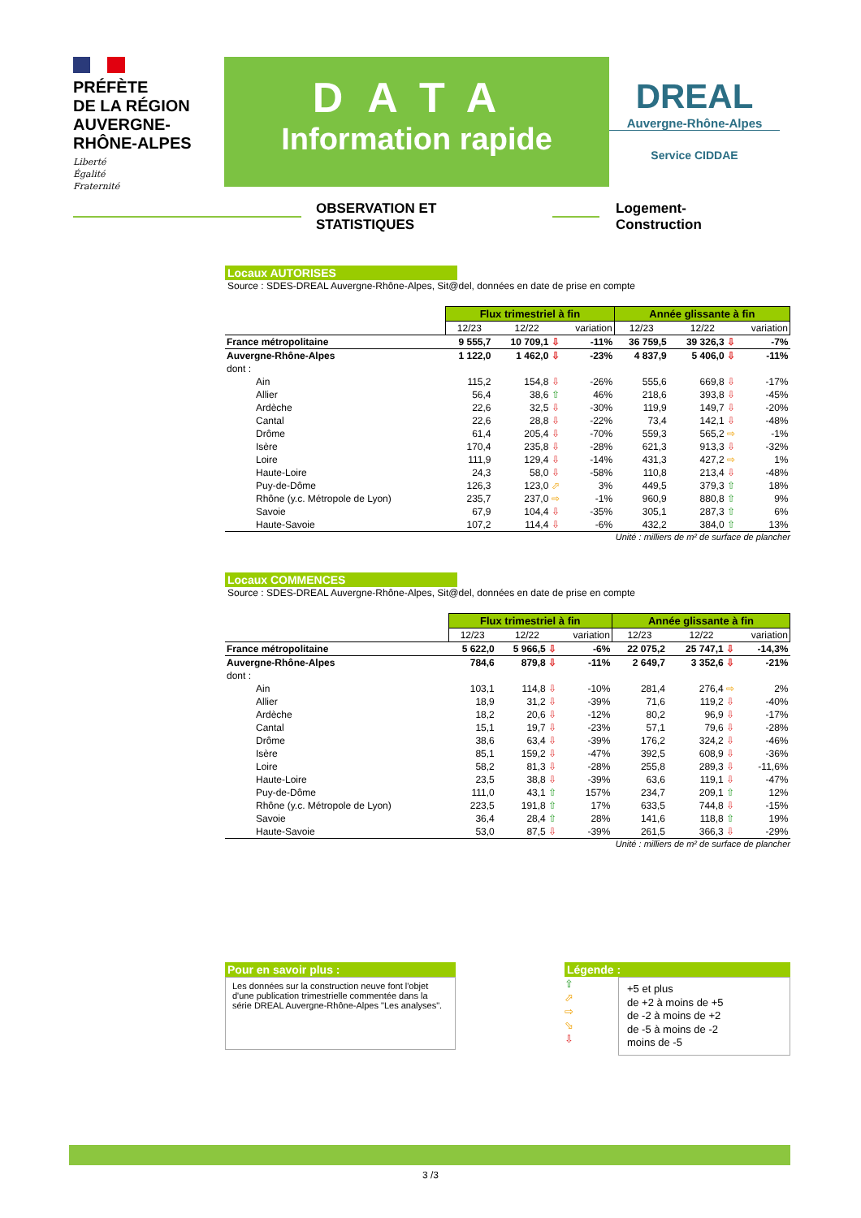PRÉFÈTE
DE LA RÉGION
AUVERGNE-
RHÔNE-ALPES
Liberté
Égalité
Fraternité
DATA
Information rapide
DREAL
Auvergne-Rhône-Alpes
Service CIDDAE
OBSERVATION ET STATISTIQUES Logement-Construction
Locaux AUTORISES
Source : SDES-DREAL Auvergne-Rhône-Alpes, Sit@del, données en date de prise en compte
| | Flux trimestriel à fin | | | Année glissante à fin | | |
| | 12/23 | 12/22 | variation | 12/23 | 12/22 | variation |
| France métropolitaine | 9 555,7 | 10 709,1 ⇩ | -11% | 36 759,5 | 39 326,3 ⇩ | -7% |
| Auvergne-Rhône-Alpes | 1 122,0 | 1 462,0 ⇩ | -23% | 4 837,9 | 5 406,0 ⇩ | -11% |
| dont : | | | | | | |
| Ain | 115,2 | 154,8 ⇩ | -26% | 555,6 | 669,8 ⇩ | -17% |
| Allier | 56,4 | 38,6 ⇧ | 46% | 218,6 | 393,8 ⇩ | -45% |
| Ardèche | 22,6 | 32,5 ⇩ | -30% | 119,9 | 149,7 ⇩ | -20% |
| Cantal | 22,6 | 28,8 ⇩ | -22% | 73,4 | 142,1 ⇩ | -48% |
| Drôme | 61,4 | 205,4 ⇩ | -70% | 559,3 | 565,2 ⇨ | -1% |
| Isère | 170,4 | 235,8 ⇩ | -28% | 621,3 | 913,3 ⇩ | -32% |
| Loire | 111,9 | 129,4 ⇩ | -14% | 431,3 | 427,2 ⇨ | 1% |
| Haute-Loire | 24,3 | 58,0 ⇩ | -58% | 110,8 | 213,4 ⇩ | -48% |
| Puy-de-Dôme | 126,3 | 123,0 ⬀ | 3% | 449,5 | 379,3 ⇧ | 18% |
| Rhône (y.c. Métropole de Lyon) | 235,7 | 237,0 ⇨ | -1% | 960,9 | 880,8 ⇧ | 9% |
| Savoie | 67,9 | 104,4 ⇩ | -35% | 305,1 | 287,3 ⇧ | 6% |
| Haute-Savoie | 107,2 | 114,4 ⇩ | -6% | 432,2 | 384,0 ⇧ | 13% |
Unité : milliers de m² de surface de plancher
Locaux COMMENCES
Source : SDES-DREAL Auvergne-Rhône-Alpes, Sit@del, données en date de prise en compte
| | Flux trimestriel à fin | | | Année glissante à fin | | |
| | 12/23 | 12/22 | variation | 12/23 | 12/22 | variation |
| France métropolitaine | 5 622,0 | 5 966,5 ⇩ | -6% | 22 075,2 | 25 747,1 ⇩ | -14,3% |
| Auvergne-Rhône-Alpes | 784,6 | 879,8 ⇩ | -11% | 2 649,7 | 3 352,6 ⇩ | -21% |
| dont : | | | | | | |
| Ain | 103,1 | 114,8 ⇩ | -10% | 281,4 | 276,4 ⇨ | 2% |
| Allier | 18,9 | 31,2 ⇩ | -39% | 71,6 | 119,2 ⇩ | -40% |
| Ardèche | 18,2 | 20,6 ⇩ | -12% | 80,2 | 96,9 ⇩ | -17% |
| Cantal | 15,1 | 19,7 ⇩ | -23% | 57,1 | 79,6 ⇩ | -28% |
| Drôme | 38,6 | 63,4 ⇩ | -39% | 176,2 | 324,2 ⇩ | -46% |
| Isère | 85,1 | 159,2 ⇩ | -47% | 392,5 | 608,9 ⇩ | -36% |
| Loire | 58,2 | 81,3 ⇩ | -28% | 255,8 | 289,3 ⇩ | -11,6% |
| Haute-Loire | 23,5 | 38,8 ⇩ | -39% | 63,6 | 119,1 ⇩ | -47% |
| Puy-de-Dôme | 111,0 | 43,1 ⇧ | 157% | 234,7 | 209,1 ⇧ | 12% |
| Rhône (y.c. Métropole de Lyon) | 223,5 | 191,8 ⇧ | 17% | 633,5 | 744,8 ⇩ | -15% |
| Savoie | 36,4 | 28,4 ⇧ | 28% | 141,6 | 118,8 ⇧ | 19% |
| Haute-Savoie | 53,0 | 87,5 ⇩ | -39% | 261,5 | 366,3 ⇩ | -29% |
Unité : milliers de m² de surface de plancher
Pour en savoir plus :
Les données sur la construction neuve font l'objet d'une publication trimestrielle commentée dans la série DREAL Auvergne-Rhône-Alpes "Les analyses".
Légende :
⇧
⬀
⇨
⬂
⇩
+5 et plus
de +2 à moins de +5
de -2 à moins de +2
de -5 à moins de -2
moins de -5
3 /3